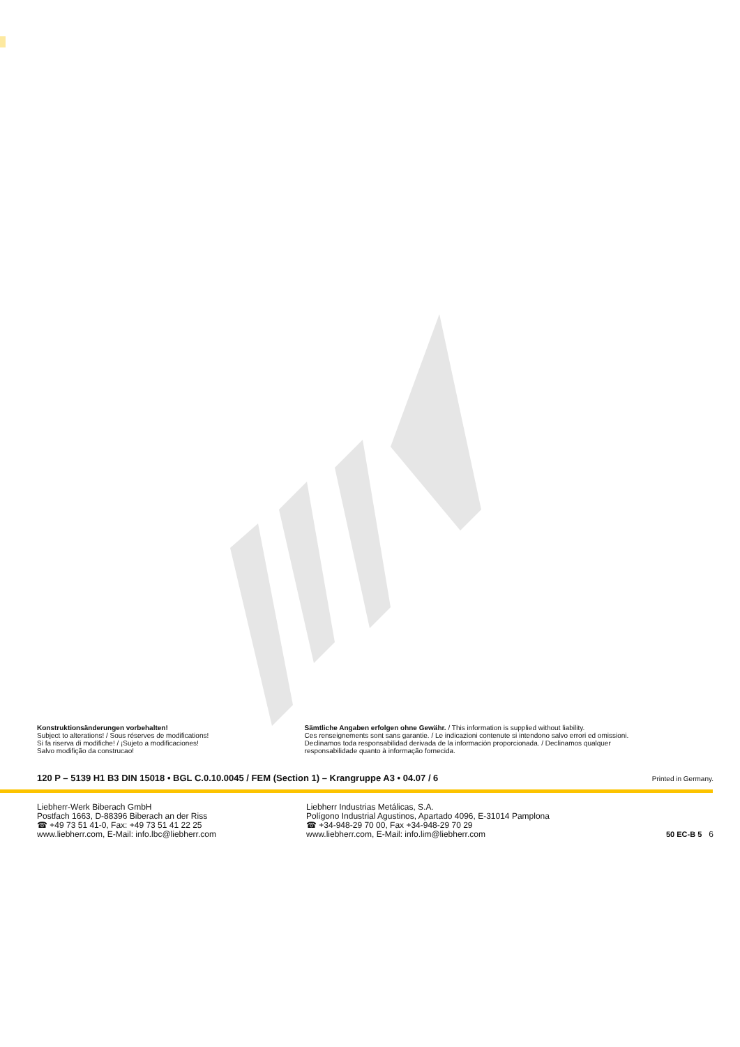Konstruktionsänderungen vorbehalten!
Subject to alterations! / Sous réserves de modifications!
Si fa riserva di modifiche! / ¡Sujeto a modificaciones!
Salvo modifição da construcao!
Sämtliche Angaben erfolgen ohne Gewähr. / This information is supplied without liability.
Ces renseignements sont sans garantie. / Le indicazioni contenute si intendono salvo errori ed omissioni.
Declinamos toda responsabilidad derivada de la información proporcionada. / Declinamos qualquer
responsabilidade quanto à informação fornecida.
120 P – 5139 H1 B3 DIN 15018 • BGL C.0.10.0045 / FEM (Section 1) – Krangruppe A3 • 04.07 / 6 Printed in Germany.
Liebherr-Werk Biberach GmbH
Postfach 1663, D-88396 Biberach an der Riss
☎ +49 73 51 41-0, Fax: +49 73 51 41 22 25
www.liebherr.com, E-Mail: info.lbc@liebherr.com
Liebherr Industrias Metálicas, S.A.
Polígono Industrial Agustinos, Apartado 4096, E-31014 Pamplona
☎ +34-948-29 70 00, Fax +34-948-29 70 29
www.liebherr.com, E-Mail: info.lim@liebherr.com
50 EC-B 5 6